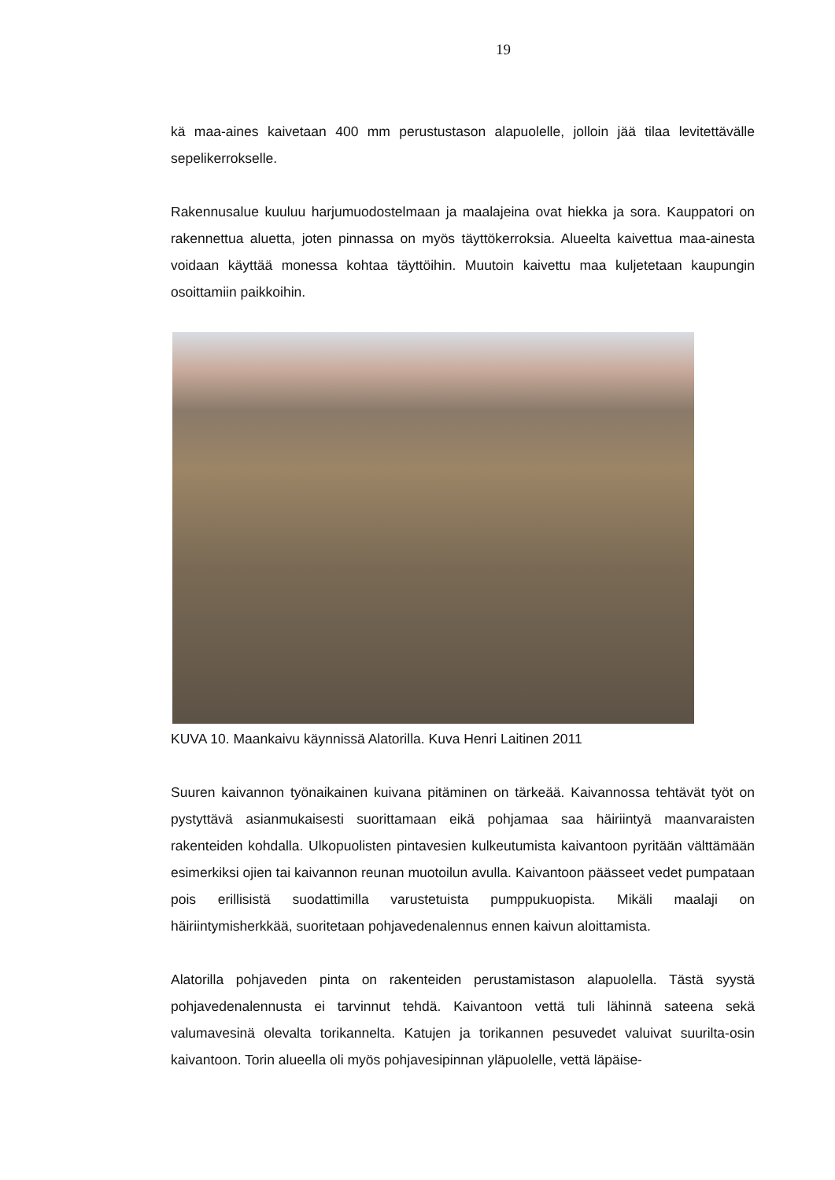19
kä maa-aines kaivetaan 400 mm perustustason alapuolelle, jolloin jää tilaa levitettävälle sepelikerrokselle.
Rakennusalue kuuluu harjumuodostelmaan ja maalajeina ovat hiekka ja sora. Kauppatori on rakennettua aluetta, joten pinnassa on myös täyttökerroksia. Alueelta kaivettua maa-ainesta voidaan käyttää monessa kohtaa täyttöihin. Muutoin kaivettu maa kuljetetaan kaupungin osoittamiin paikkoihin.
KUVA 10. Maankaivu käynnissä Alatorilla. Kuva Henri Laitinen 2011
Suuren kaivannon työnaikainen kuivana pitäminen on tärkeää. Kaivannossa tehtävät työt on pystyttävä asianmukaisesti suorittamaan eikä pohjamaa saa häiriintyä maanvaraisten rakenteiden kohdalla. Ulkopuolisten pintavesien kulkeutumista kaivantoon pyritään välttämään esimerkiksi ojien tai kaivannon reunan muotoilun avulla. Kaivantoon päässeet vedet pumpataan pois erillisistä suodattimilla varustetuista pumppukuopista. Mikäli maalaji on häiriintymisherkkää, suoritetaan pohjavedenalennus ennen kaivun aloittamista.
Alatorilla pohjaveden pinta on rakenteiden perustamistason alapuolella. Tästä syystä pohjavedenalennusta ei tarvinnut tehdä. Kaivantoon vettä tuli lähinnä sateena sekä valumavesinä olevalta torikannelta. Katujen ja torikannen pesuvedet valuivat suurilta-osin kaivantoon. Torin alueella oli myös pohjavesipinnan yläpuolelle, vettä läpäise-